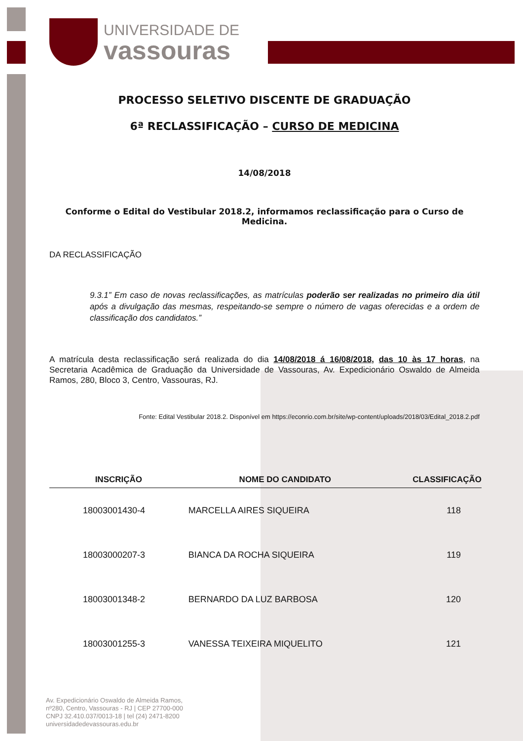UNIVERSIDADE DE
vassouras
PROCESSO SELETIVO DISCENTE DE GRADUAÇÃO
6ª RECLASSIFICAÇÃO – CURSO DE MEDICINA
14/08/2018
Conforme o Edital do Vestibular 2018.2, informamos reclassificação para o Curso de Medicina.
DA RECLASSIFICAÇÃO
9.3.1” Em caso de novas reclassificações, as matrículas poderão ser realizadas no primeiro dia útil após a divulgação das mesmas, respeitando-se sempre o número de vagas oferecidas e a ordem de classificação dos candidatos.”
A matrícula desta reclassificação será realizada do dia 14/08/2018 á 16/08/2018, das 10 às 17 horas, na Secretaria Acadêmica de Graduação da Universidade de Vassouras, Av. Expedicionário Oswaldo de Almeida Ramos, 280, Bloco 3, Centro, Vassouras, RJ.
Fonte: Edital Vestibular 2018.2. Disponível em https://econrio.com.br/site/wp-content/uploads/2018/03/Edital_2018.2.pdf
| INSCRIÇÃO | NOME DO CANDIDATO | CLASSIFICAÇÃO |
| --- | --- | --- |
| 18003001430-4 | MARCELLA AIRES SIQUEIRA | 118 |
| 18003000207-3 | BIANCA DA ROCHA SIQUEIRA | 119 |
| 18003001348-2 | BERNARDO DA LUZ BARBOSA | 120 |
| 18003001255-3 | VANESSA TEIXEIRA MIQUELITO | 121 |
Av. Expedicionário Oswaldo de Almeida Ramos,
nº280, Centro, Vassouras - RJ | CEP 27700-000
CNPJ 32.410.037/0013-18 | tel (24) 2471-8200
universidadedevassouras.edu.br